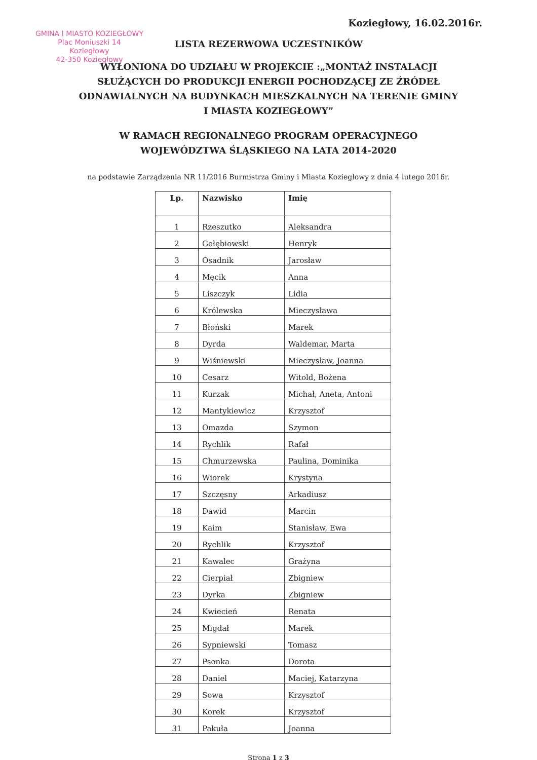Koziegłowy, 16.02.2016r.
GMINA I MIASTO KOZIEGŁOWY
Plac Moniuszki 14
Koziegłowy
42-350 Koziegłowy
LISTA REZERWOWA UCZESTNIKÓW
WYŁONIONA DO UDZIAŁU W PROJEKCIE :„MONTAŻ INSTALACJI SŁUŻĄCYCH DO PRODUKCJI ENERGII POCHODZĄCEJ ZE ŹRÓDEŁ ODNAWIALNYCH NA BUDYNKACH MIESZKALNYCH NA TERENIE GMINY I MIASTA KOZIEGŁOWY”
W RAMACH REGIONALNEGO PROGRAM OPERACYJNEGO WOJEWÓDZTWA ŚLĄSKIEGO NA LATA 2014-2020
na podstawie Zarządzenia NR 11/2016 Burmistrza Gminy i Miasta Koziegłowy z dnia 4 lutego 2016r.
| Lp. | Nazwisko | Imię |
| --- | --- | --- |
| 1 | Rzeszutko | Aleksandra |
| 2 | Gołębiowski | Henryk |
| 3 | Osadnik | Jarosław |
| 4 | Męcik | Anna |
| 5 | Liszczyk | Lidia |
| 6 | Królewska | Mieczysława |
| 7 | Błoński | Marek |
| 8 | Dyrda | Waldemar, Marta |
| 9 | Wiśniewski | Mieczysław, Joanna |
| 10 | Cesarz | Witold, Bożena |
| 11 | Kurzak | Michał, Aneta, Antoni |
| 12 | Mantykiewicz | Krzysztof |
| 13 | Omazda | Szymon |
| 14 | Rychlik | Rafał |
| 15 | Chmurzewska | Paulina, Dominika |
| 16 | Wiorek | Krystyna |
| 17 | Szczęsny | Arkadiusz |
| 18 | Dawid | Marcin |
| 19 | Kaim | Stanisław, Ewa |
| 20 | Rychlik | Krzysztof |
| 21 | Kawalec | Grażyna |
| 22 | Cierpiał | Zbigniew |
| 23 | Dyrka | Zbigniew |
| 24 | Kwiecień | Renata |
| 25 | Migdał | Marek |
| 26 | Sypniewski | Tomasz |
| 27 | Psonka | Dorota |
| 28 | Daniel | Maciej, Katarzyna |
| 29 | Sowa | Krzysztof |
| 30 | Korek | Krzysztof |
| 31 | Pakuła | Joanna |
Strona 1 z 3